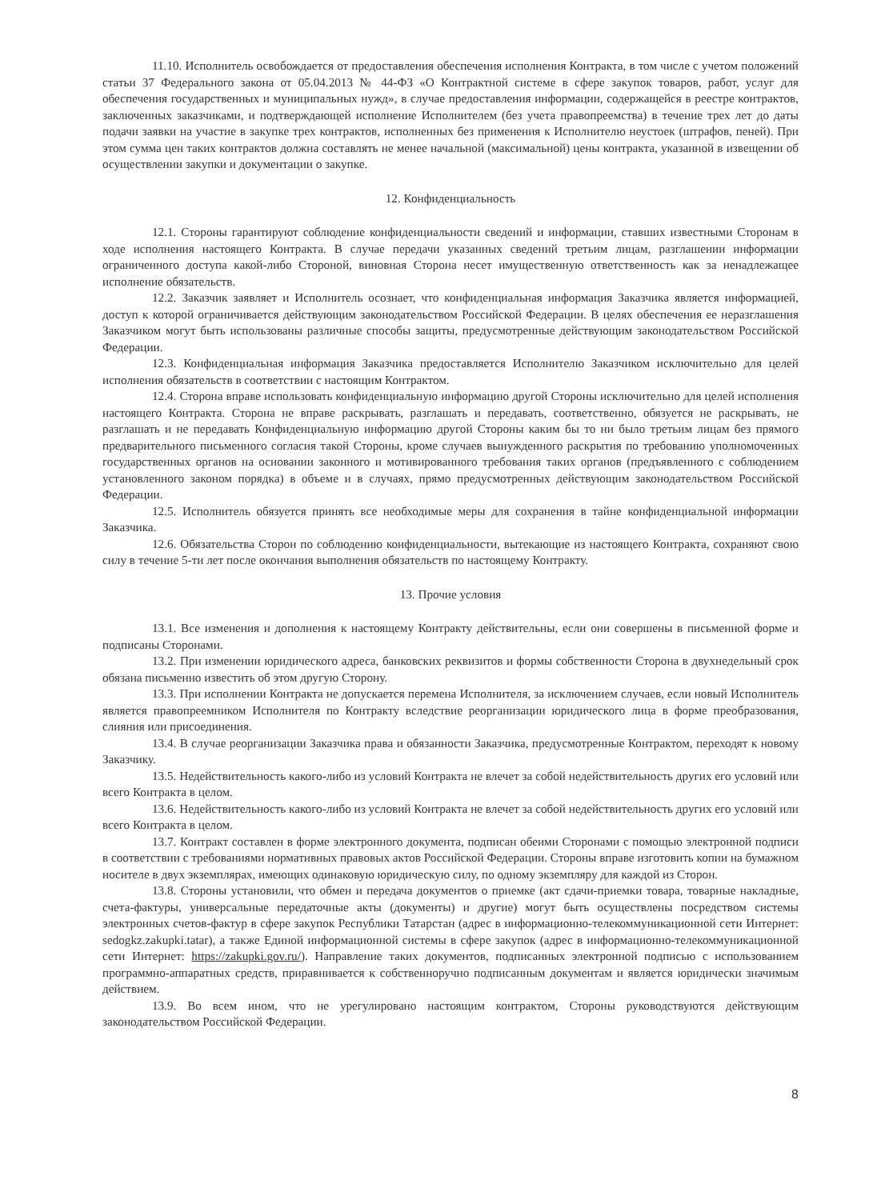11.10. Исполнитель освобождается от предоставления обеспечения исполнения Контракта, в том числе с учетом положений статьи 37 Федерального закона от 05.04.2013 № 44-ФЗ «О Контрактной системе в сфере закупок товаров, работ, услуг для обеспечения государственных и муниципальных нужд», в случае предоставления информации, содержащейся в реестре контрактов, заключенных заказчиками, и подтверждающей исполнение Исполнителем (без учета правопреемства) в течение трех лет до даты подачи заявки на участие в закупке трех контрактов, исполненных без применения к Исполнителю неустоек (штрафов, пеней). При этом сумма цен таких контрактов должна составлять не менее начальной (максимальной) цены контракта, указанной в извещении об осуществлении закупки и документации о закупке.
12. Конфиденциальность
12.1. Стороны гарантируют соблюдение конфиденциальности сведений и информации, ставших известными Сторонам в ходе исполнения настоящего Контракта. В случае передачи указанных сведений третьим лицам, разглашении информации ограниченного доступа какой-либо Стороной, виновная Сторона несет имущественную ответственность как за ненадлежащее исполнение обязательств.
12.2. Заказчик заявляет и Исполнитель осознает, что конфиденциальная информация Заказчика является информацией, доступ к которой ограничивается действующим законодательством Российской Федерации. В целях обеспечения ее неразглашения Заказчиком могут быть использованы различные способы защиты, предусмотренные действующим законодательством Российской Федерации.
12.3. Конфиденциальная информация Заказчика предоставляется Исполнителю Заказчиком исключительно для целей исполнения обязательств в соответствии с настоящим Контрактом.
12.4. Сторона вправе использовать конфиденциальную информацию другой Стороны исключительно для целей исполнения настоящего Контракта. Сторона не вправе раскрывать, разглашать и передавать, соответственно, обязуется не раскрывать, не разглашать и не передавать Конфиденциальную информацию другой Стороны каким бы то ни было третьим лицам без прямого предварительного письменного согласия такой Стороны, кроме случаев вынужденного раскрытия по требованию уполномоченных государственных органов на основании законного и мотивированного требования таких органов (предъявленного с соблюдением установленного законом порядка) в объеме и в случаях, прямо предусмотренных действующим законодательством Российской Федерации.
12.5. Исполнитель обязуется принять все необходимые меры для сохранения в тайне конфиденциальной информации Заказчика.
12.6. Обязательства Сторон по соблюдению конфиденциальности, вытекающие из настоящего Контракта, сохраняют свою силу в течение 5-ти лет после окончания выполнения обязательств по настоящему Контракту.
13. Прочие условия
13.1. Все изменения и дополнения к настоящему Контракту действительны, если они совершены в письменной форме и подписаны Сторонами.
13.2. При изменении юридического адреса, банковских реквизитов и формы собственности Сторона в двухнедельный срок обязана письменно известить об этом другую Сторону.
13.3. При исполнении Контракта не допускается перемена Исполнителя, за исключением случаев, если новый Исполнитель является правопреемником Исполнителя по Контракту вследствие реорганизации юридического лица в форме преобразования, слияния или присоединения.
13.4. В случае реорганизации Заказчика права и обязанности Заказчика, предусмотренные Контрактом, переходят к новому Заказчику.
13.5. Недействительность какого-либо из условий Контракта не влечет за собой недействительность других его условий или всего Контракта в целом.
13.6. Недействительность какого-либо из условий Контракта не влечет за собой недействительность других его условий или всего Контракта в целом.
13.7. Контракт составлен в форме электронного документа, подписан обеими Сторонами с помощью электронной подписи в соответствии с требованиями нормативных правовых актов Российской Федерации. Стороны вправе изготовить копии на бумажном носителе в двух экземплярах, имеющих одинаковую юридическую силу, по одному экземпляру для каждой из Сторон.
13.8. Стороны установили, что обмен и передача документов о приемке (акт сдачи-приемки товара, товарные накладные, счета-фактуры, универсальные передаточные акты (документы) и другие) могут быть осуществлены посредством системы электронных счетов-фактур в сфере закупок Республики Татарстан (адрес в информационно-телекоммуникационной сети Интернет: sedogkz.zakupki.tatar), а также Единой информационной системы в сфере закупок (адрес в информационно-телекоммуникационной сети Интернет: https://zakupki.gov.ru/). Направление таких документов, подписанных электронной подписью с использованием программно-аппаратных средств, приравнивается к собственноручно подписанным документам и является юридически значимым действием.
13.9. Во всем ином, что не урегулировано настоящим контрактом, Стороны руководствуются действующим законодательством Российской Федерации.
8